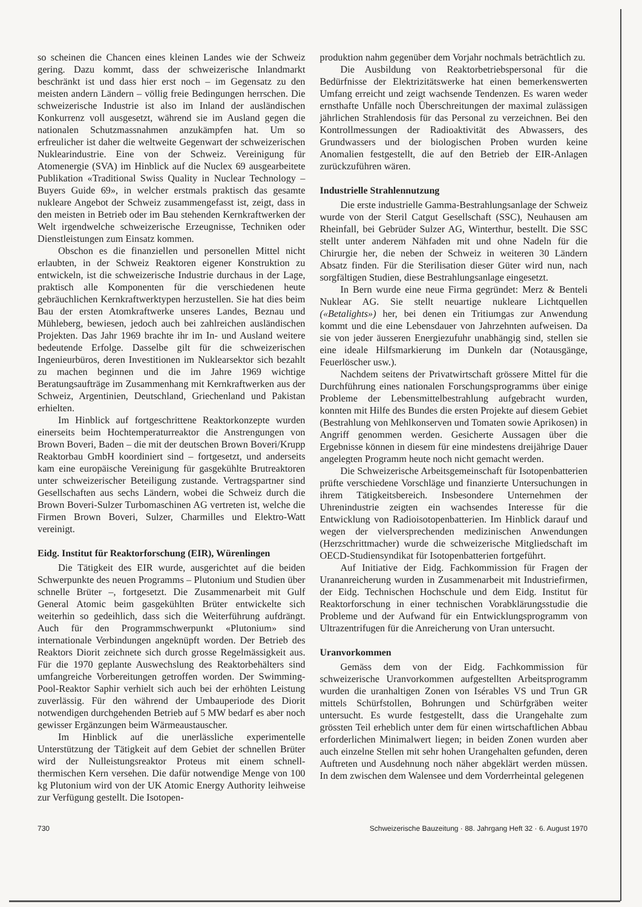so scheinen die Chancen eines kleinen Landes wie der Schweiz gering. Dazu kommt, dass der schweizerische Inlandmarkt beschränkt ist und dass hier erst noch – im Gegensatz zu den meisten andern Ländern – völlig freie Bedingungen herrschen. Die schweizerische Industrie ist also im Inland der ausländischen Konkurrenz voll ausgesetzt, während sie im Ausland gegen die nationalen Schutzmassnahmen anzukämpfen hat. Um so erfreulicher ist daher die weltweite Gegenwart der schweizerischen Nuklearindustrie. Eine von der Schweiz. Vereinigung für Atomenergie (SVA) im Hinblick auf die Nuclex 69 ausgearbeitete Publikation «Traditional Swiss Quality in Nuclear Technology – Buyers Guide 69», in welcher erstmals praktisch das gesamte nukleare Angebot der Schweiz zusammengefasst ist, zeigt, dass in den meisten in Betrieb oder im Bau stehenden Kernkraftwerken der Welt irgendwelche schweizerische Erzeugnisse, Techniken oder Dienstleistungen zum Einsatz kommen.
Obschon es die finanziellen und personellen Mittel nicht erlaubten, in der Schweiz Reaktoren eigener Konstruktion zu entwickeln, ist die schweizerische Industrie durchaus in der Lage, praktisch alle Komponenten für die verschiedenen heute gebräuchlichen Kernkraftwerktypen herzustellen. Sie hat dies beim Bau der ersten Atomkraftwerke unseres Landes, Beznau und Mühleberg, bewiesen, jedoch auch bei zahlreichen ausländischen Projekten. Das Jahr 1969 brachte ihr im In- und Ausland weitere bedeutende Erfolge. Dasselbe gilt für die schweizerischen Ingenieurbüros, deren Investitionen im Nuklearsektor sich bezahlt zu machen beginnen und die im Jahre 1969 wichtige Beratungsaufträge im Zusammenhang mit Kernkraftwerken aus der Schweiz, Argentinien, Deutschland, Griechenland und Pakistan erhielten.
Im Hinblick auf fortgeschrittene Reaktorkonzepte wurden einerseits beim Hochtemperaturreaktor die Anstrengungen von Brown Boveri, Baden – die mit der deutschen Brown Boveri/Krupp Reaktorbau GmbH koordiniert sind – fortgesetzt, und anderseits kam eine europäische Vereinigung für gasgekühlte Brutreaktoren unter schweizerischer Beteiligung zustande. Vertragspartner sind Gesellschaften aus sechs Ländern, wobei die Schweiz durch die Brown Boveri-Sulzer Turbomaschinen AG vertreten ist, welche die Firmen Brown Boveri, Sulzer, Charmilles und Elektro-Watt vereinigt.
Eidg. Institut für Reaktorforschung (EIR), Würenlingen
Die Tätigkeit des EIR wurde, ausgerichtet auf die beiden Schwerpunkte des neuen Programms – Plutonium und Studien über schnelle Brüter –, fortgesetzt. Die Zusammenarbeit mit Gulf General Atomic beim gasgekühlten Brüter entwickelte sich weiterhin so gedeihlich, dass sich die Weiterführung aufdrängt. Auch für den Programmschwerpunkt «Plutonium» sind internationale Verbindungen angeknüpft worden. Der Betrieb des Reaktors Diorit zeichnete sich durch grosse Regelmässigkeit aus. Für die 1970 geplante Auswechslung des Reaktorbehälters sind umfangreiche Vorbereitungen getroffen worden. Der Swimming-Pool-Reaktor Saphir verhielt sich auch bei der erhöhten Leistung zuverlässig. Für den während der Umbauperiode des Diorit notwendigen durchgehenden Betrieb auf 5 MW bedarf es aber noch gewisser Ergänzungen beim Wärmeaustauscher.
Im Hinblick auf die unerlässliche experimentelle Unterstützung der Tätigkeit auf dem Gebiet der schnellen Brüter wird der Nulleistungsreaktor Proteus mit einem schnell-thermischen Kern versehen. Die dafür notwendige Menge von 100 kg Plutonium wird von der UK Atomic Energy Authority leihweise zur Verfügung gestellt. Die Isotopen-
produktion nahm gegenüber dem Vorjahr nochmals beträchtlich zu.
Die Ausbildung von Reaktorbetriebspersonal für die Bedürfnisse der Elektrizitätswerke hat einen bemerkenswerten Umfang erreicht und zeigt wachsende Tendenzen. Es waren weder ernsthafte Unfälle noch Überschreitungen der maximal zulässigen jährlichen Strahlendosis für das Personal zu verzeichnen. Bei den Kontrollmessungen der Radioaktivität des Abwassers, des Grundwassers und der biologischen Proben wurden keine Anomalien festgestellt, die auf den Betrieb der EIR-Anlagen zurückzuführen wären.
Industrielle Strahlennutzung
Die erste industrielle Gamma-Bestrahlungsanlage der Schweiz wurde von der Steril Catgut Gesellschaft (SSC), Neuhausen am Rheinfall, bei Gebrüder Sulzer AG, Winterthur, bestellt. Die SSC stellt unter anderem Nähfaden mit und ohne Nadeln für die Chirurgie her, die neben der Schweiz in weiteren 30 Ländern Absatz finden. Für die Sterilisation dieser Güter wird nun, nach sorgfältigen Studien, diese Bestrahlungsanlage eingesetzt.
In Bern wurde eine neue Firma gegründet: Merz & Benteli Nuklear AG. Sie stellt neuartige nukleare Lichtquellen («Betalights») her, bei denen ein Tritiumgas zur Anwendung kommt und die eine Lebensdauer von Jahrzehnten aufweisen. Da sie von jeder äusseren Energiezufuhr unabhängig sind, stellen sie eine ideale Hilfsmarkierung im Dunkeln dar (Notausgänge, Feuerlöscher usw.).
Nachdem seitens der Privatwirtschaft grössere Mittel für die Durchführung eines nationalen Forschungsprogramms über einige Probleme der Lebensmittelbestrahlung aufgebracht wurden, konnten mit Hilfe des Bundes die ersten Projekte auf diesem Gebiet (Bestrahlung von Mehlkonserven und Tomaten sowie Aprikosen) in Angriff genommen werden. Gesicherte Aussagen über die Ergebnisse können in diesem für eine mindestens dreijährige Dauer angelegten Programm heute noch nicht gemacht werden.
Die Schweizerische Arbeitsgemeinschaft für Isotopenbatterien prüfte verschiedene Vorschläge und finanzierte Untersuchungen in ihrem Tätigkeitsbereich. Insbesondere Unternehmen der Uhrenindustrie zeigten ein wachsendes Interesse für die Entwicklung von Radioisotopenbatterien. Im Hinblick darauf und wegen der vielversprechenden medizinischen Anwendungen (Herzschrittmacher) wurde die schweizerische Mitgliedschaft im OECD-Studiensyndikat für Isotopenbatterien fortgeführt.
Auf Initiative der Eidg. Fachkommission für Fragen der Urananreicherung wurden in Zusammenarbeit mit Industriefirmen, der Eidg. Technischen Hochschule und dem Eidg. Institut für Reaktorforschung in einer technischen Vorabklärungsstudie die Probleme und der Aufwand für ein Entwicklungsprogramm von Ultrazentrifugen für die Anreicherung von Uran untersucht.
Uranvorkommen
Gemäss dem von der Eidg. Fachkommission für schweizerische Uranvorkommen aufgestellten Arbeitsprogramm wurden die uranhaltigen Zonen von Isérables VS und Trun GR mittels Schürfstollen, Bohrungen und Schürfgräben weiter untersucht. Es wurde festgestellt, dass die Urangehalte zum grössten Teil erheblich unter dem für einen wirtschaftlichen Abbau erforderlichen Minimalwert liegen; in beiden Zonen wurden aber auch einzelne Stellen mit sehr hohen Urangehalten gefunden, deren Auftreten und Ausdehnung noch näher abgeklärt werden müssen. In dem zwischen dem Walensee und dem Vorderrheintal gelegenen
730 Schweizerische Bauzeitung · 88. Jahrgang Heft 32 · 6. August 1970